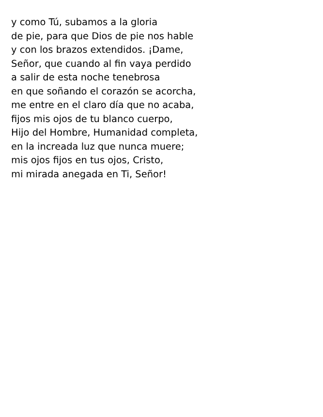y como Tú, subamos a la gloria
de pie, para que Dios de pie nos hable
y con los brazos extendidos. ¡Dame,
Señor, que cuando al fin vaya perdido
a salir de esta noche tenebrosa
en que soñando el corazón se acorcha,
me entre en el claro día que no acaba,
fijos mis ojos de tu blanco cuerpo,
Hijo del Hombre, Humanidad completa,
en la increada luz que nunca muere;
mis ojos fijos en tus ojos, Cristo,
mi mirada anegada en Ti, Señor!